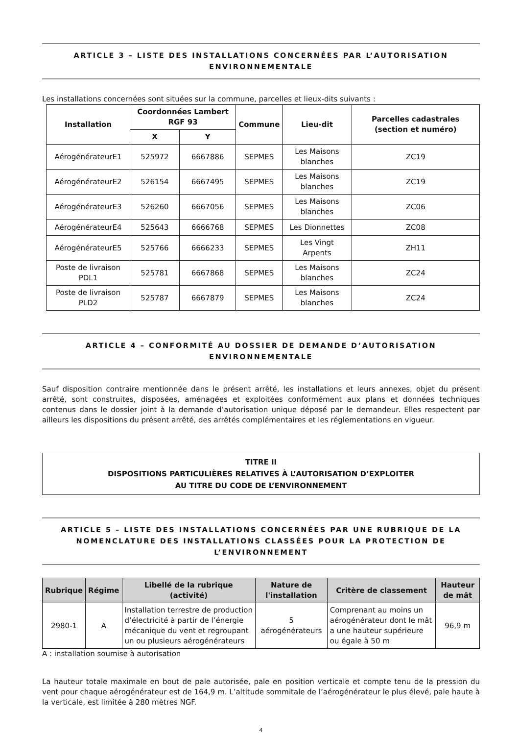ARTICLE 3 – LISTE DES INSTALLATIONS CONCERNÉES PAR L’AUTORISATION ENVIRONNEMENTALE
Les installations concernées sont situées sur la commune, parcelles et lieux-dits suivants :
| Installation | Coordonnées Lambert RGF 93 | | Commune | Lieu-dit | Parcelles cadastrales (section et numéro) |
| --- | --- | --- | --- | --- | --- |
| | X | Y | | | |
| AérogénérateurE1 | 525972 | 6667886 | SEPMES | Les Maisons blanches | ZC19 |
| AérogénérateurE2 | 526154 | 6667495 | SEPMES | Les Maisons blanches | ZC19 |
| AérogénérateurE3 | 526260 | 6667056 | SEPMES | Les Maisons blanches | ZC06 |
| AérogénérateurE4 | 525643 | 6666768 | SEPMES | Les Dionnettes | ZC08 |
| AérogénérateurE5 | 525766 | 6666233 | SEPMES | Les Vingt Arpents | ZH11 |
| Poste de livraison PDL1 | 525781 | 6667868 | SEPMES | Les Maisons blanches | ZC24 |
| Poste de livraison PLD2 | 525787 | 6667879 | SEPMES | Les Maisons blanches | ZC24 |
ARTICLE 4 – CONFORMITÉ AU DOSSIER DE DEMANDE D’AUTORISATION ENVIRONNEMENTALE
Sauf disposition contraire mentionnée dans le présent arrêté, les installations et leurs annexes, objet du présent arrêté, sont construites, disposées, aménagées et exploitées conformément aux plans et données techniques contenus dans le dossier joint à la demande d’autorisation unique déposé par le demandeur. Elles respectent par ailleurs les dispositions du présent arrêté, des arrêtés complémentaires et les réglementations en vigueur.
TITRE II
DISPOSITIONS PARTICULIÈRES RELATIVES À L’AUTORISATION D’EXPLOITER
AU TITRE DU CODE DE L’ENVIRONNEMENT
ARTICLE 5 – LISTE DES INSTALLATIONS CONCERNÉES PAR UNE RUBRIQUE DE LA NOMENCLATURE DES INSTALLATIONS CLASSÉES POUR LA PROTECTION DE L’ENVIRONNEMENT
| Rubrique | Régime | Libellé de la rubrique (activité) | Nature de l'installation | Critère de classement | Hauteur de mât |
| --- | --- | --- | --- | --- | --- |
| 2980-1 | A | Installation terrestre de production d’électricité à partir de l’énergie mécanique du vent et regroupant un ou plusieurs aérogénérateurs | 5 aérogénérateurs | Comprenant au moins un aérogénérateur dont le mât a une hauteur supérieure ou égale à 50 m | 96,9 m |
A : installation soumise à autorisation
La hauteur totale maximale en bout de pale autorisée, pale en position verticale et compte tenu de la pression du vent pour chaque aérogénérateur est de 164,9 m. L’altitude sommitale de l’aérogénérateur le plus élevé, pale haute à la verticale, est limitée à 280 mètres NGF.
4